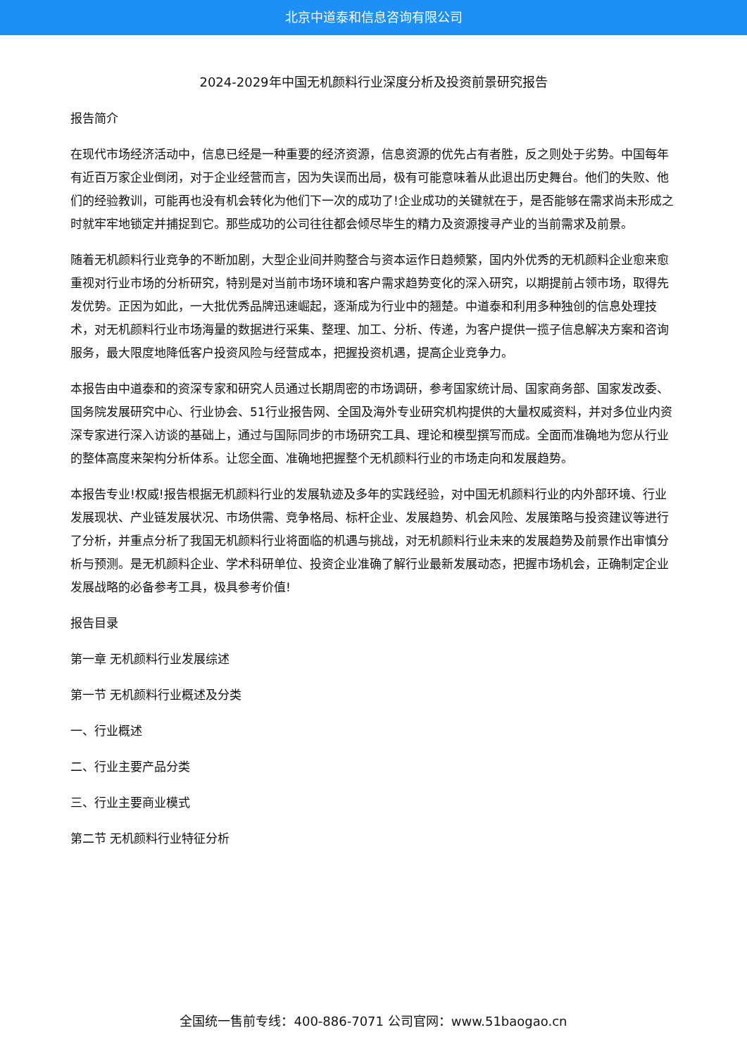北京中道泰和信息咨询有限公司
2024-2029年中国无机颜料行业深度分析及投资前景研究报告
报告简介
在现代市场经济活动中，信息已经是一种重要的经济资源，信息资源的优先占有者胜，反之则处于劣势。中国每年有近百万家企业倒闭，对于企业经营而言，因为失误而出局，极有可能意味着从此退出历史舞台。他们的失败、他们的经验教训，可能再也没有机会转化为他们下一次的成功了!企业成功的关键就在于，是否能够在需求尚未形成之时就牢牢地锁定并捕捉到它。那些成功的公司往往都会倾尽毕生的精力及资源搜寻产业的当前需求及前景。
随着无机颜料行业竞争的不断加剧，大型企业间并购整合与资本运作日趋频繁，国内外优秀的无机颜料企业愈来愈重视对行业市场的分析研究，特别是对当前市场环境和客户需求趋势变化的深入研究，以期提前占领市场，取得先发优势。正因为如此，一大批优秀品牌迅速崛起，逐渐成为行业中的翘楚。中道泰和利用多种独创的信息处理技术，对无机颜料行业市场海量的数据进行采集、整理、加工、分析、传递，为客户提供一揽子信息解决方案和咨询服务，最大限度地降低客户投资风险与经营成本，把握投资机遇，提高企业竞争力。
本报告由中道泰和的资深专家和研究人员通过长期周密的市场调研，参考国家统计局、国家商务部、国家发改委、国务院发展研究中心、行业协会、51行业报告网、全国及海外专业研究机构提供的大量权威资料，并对多位业内资深专家进行深入访谈的基础上，通过与国际同步的市场研究工具、理论和模型撰写而成。全面而准确地为您从行业的整体高度来架构分析体系。让您全面、准确地把握整个无机颜料行业的市场走向和发展趋势。
本报告专业!权威!报告根据无机颜料行业的发展轨迹及多年的实践经验，对中国无机颜料行业的内外部环境、行业发展现状、产业链发展状况、市场供需、竞争格局、标杆企业、发展趋势、机会风险、发展策略与投资建议等进行了分析，并重点分析了我国无机颜料行业将面临的机遇与挑战，对无机颜料行业未来的发展趋势及前景作出审慎分析与预测。是无机颜料企业、学术科研单位、投资企业准确了解行业最新发展动态，把握市场机会，正确制定企业发展战略的必备参考工具，极具参考价值!
报告目录
第一章 无机颜料行业发展综述
第一节 无机颜料行业概述及分类
一、行业概述
二、行业主要产品分类
三、行业主要商业模式
第二节 无机颜料行业特征分析
全国统一售前专线：400-886-7071 公司官网：www.51baogao.cn